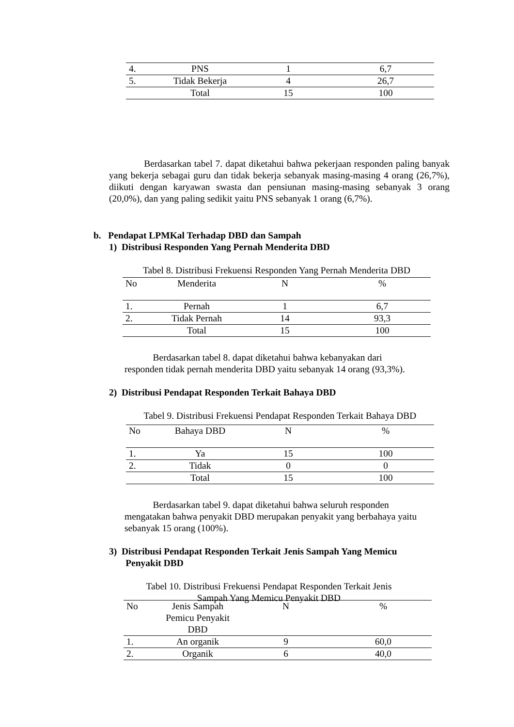| 4. | PNS | 1 | 6,7 |
| 5. | Tidak Bekerja | 4 | 26,7 |
| | Total | 15 | 100 |
Berdasarkan tabel 7. dapat diketahui bahwa pekerjaan responden paling banyak yang bekerja sebagai guru dan tidak bekerja sebanyak masing-masing 4 orang (26,7%), diikuti dengan karyawan swasta dan pensiunan masing-masing sebanyak 3 orang (20,0%), dan yang paling sedikit yaitu PNS sebanyak 1 orang (6,7%).
b. Pendapat LPMKal Terhadap DBD dan Sampah
1) Distribusi Responden Yang Pernah Menderita DBD
Tabel 8. Distribusi Frekuensi Responden Yang Pernah Menderita DBD
| No | Menderita | N | % |
| 1. | Pernah | 1 | 6,7 |
| 2. | Tidak Pernah | 14 | 93,3 |
| | Total | 15 | 100 |
Berdasarkan tabel 8. dapat diketahui bahwa kebanyakan dari
responden tidak pernah menderita DBD yaitu sebanyak 14 orang (93,3%).
2) Distribusi Pendapat Responden Terkait Bahaya DBD
Tabel 9. Distribusi Frekuensi Pendapat Responden Terkait Bahaya DBD
| No | Bahaya DBD | N | % |
| 1. | Ya | 15 | 100 |
| 2. | Tidak | 0 | 0 |
| | Total | 15 | 100 |
Berdasarkan tabel 9. dapat diketahui bahwa seluruh responden
mengatakan bahwa penyakit DBD merupakan penyakit yang berbahaya yaitu
sebanyak 15 orang (100%).
3) Distribusi Pendapat Responden Terkait Jenis Sampah Yang Memicu
Penyakit DBD
Tabel 10. Distribusi Frekuensi Pendapat Responden Terkait Jenis
Sampah Yang Memicu Penyakit DBD
| No | Jenis Sampah Pemicu Penyakit DBD | N | % |
| 1. | An organik | 9 | 60,0 |
| 2. | Organik | 6 | 40,0 |